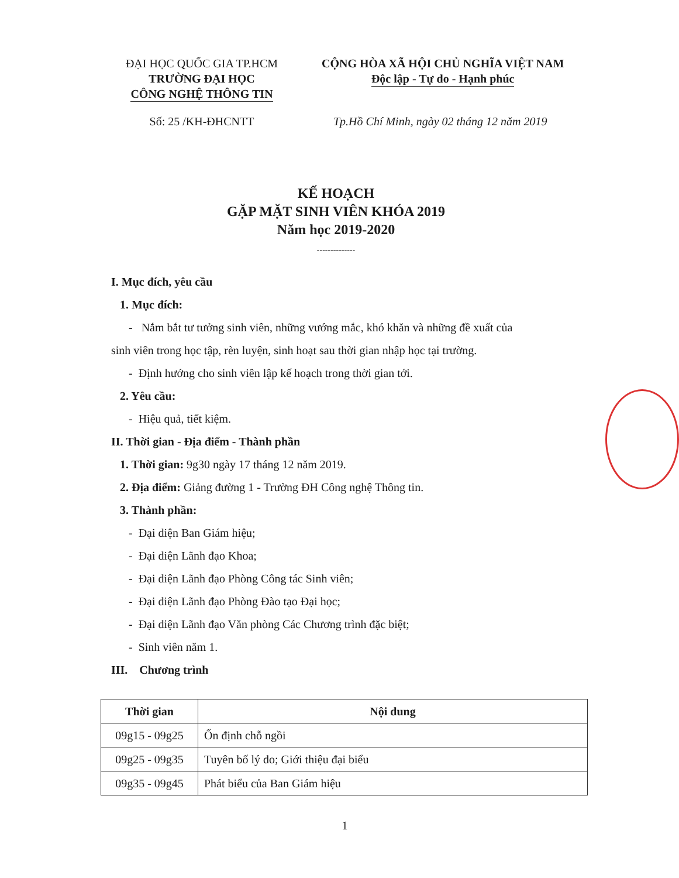ĐẠI HỌC QUỐC GIA TP.HCM
TRƯỜNG ĐẠI HỌC
CÔNG NGHỆ THÔNG TIN
CỘNG HÒA XÃ HỘI CHỦ NGHĨA VIỆT NAM
Độc lập - Tự do - Hạnh phúc
Số: 25 /KH-ĐHCNTT Tp.Hồ Chí Minh, ngày 02 tháng 12 năm 2019
KẾ HOẠCH
GẶP MẶT SINH VIÊN KHÓA 2019
Năm học 2019-2020
--------------
I. Mục đích, yêu cầu
1. Mục đích:
- Nắm bắt tư tưởng sinh viên, những vướng mắc, khó khăn và những đề xuất của
sinh viên trong học tập, rèn luyện, sinh hoạt sau thời gian nhập học tại trường.
- Định hướng cho sinh viên lập kế hoạch trong thời gian tới.
2. Yêu cầu:
- Hiệu quả, tiết kiệm.
II. Thời gian - Địa điểm - Thành phần
1. Thời gian: 9g30 ngày 17 tháng 12 năm 2019.
2. Địa điểm: Giảng đường 1 - Trường ĐH Công nghệ Thông tin.
3. Thành phần:
- Đại diện Ban Giám hiệu;
- Đại diện Lãnh đạo Khoa;
- Đại diện Lãnh đạo Phòng Công tác Sinh viên;
- Đại diện Lãnh đạo Phòng Đào tạo Đại học;
- Đại diện Lãnh đạo Văn phòng Các Chương trình đặc biệt;
- Sinh viên năm 1.
III. Chương trình
| Thời gian | Nội dung |
| --- | --- |
| 09g15 - 09g25 | Ổn định chỗ ngồi |
| 09g25 - 09g35 | Tuyên bố lý do; Giới thiệu đại biểu |
| 09g35 - 09g45 | Phát biểu của Ban Giám hiệu |
1